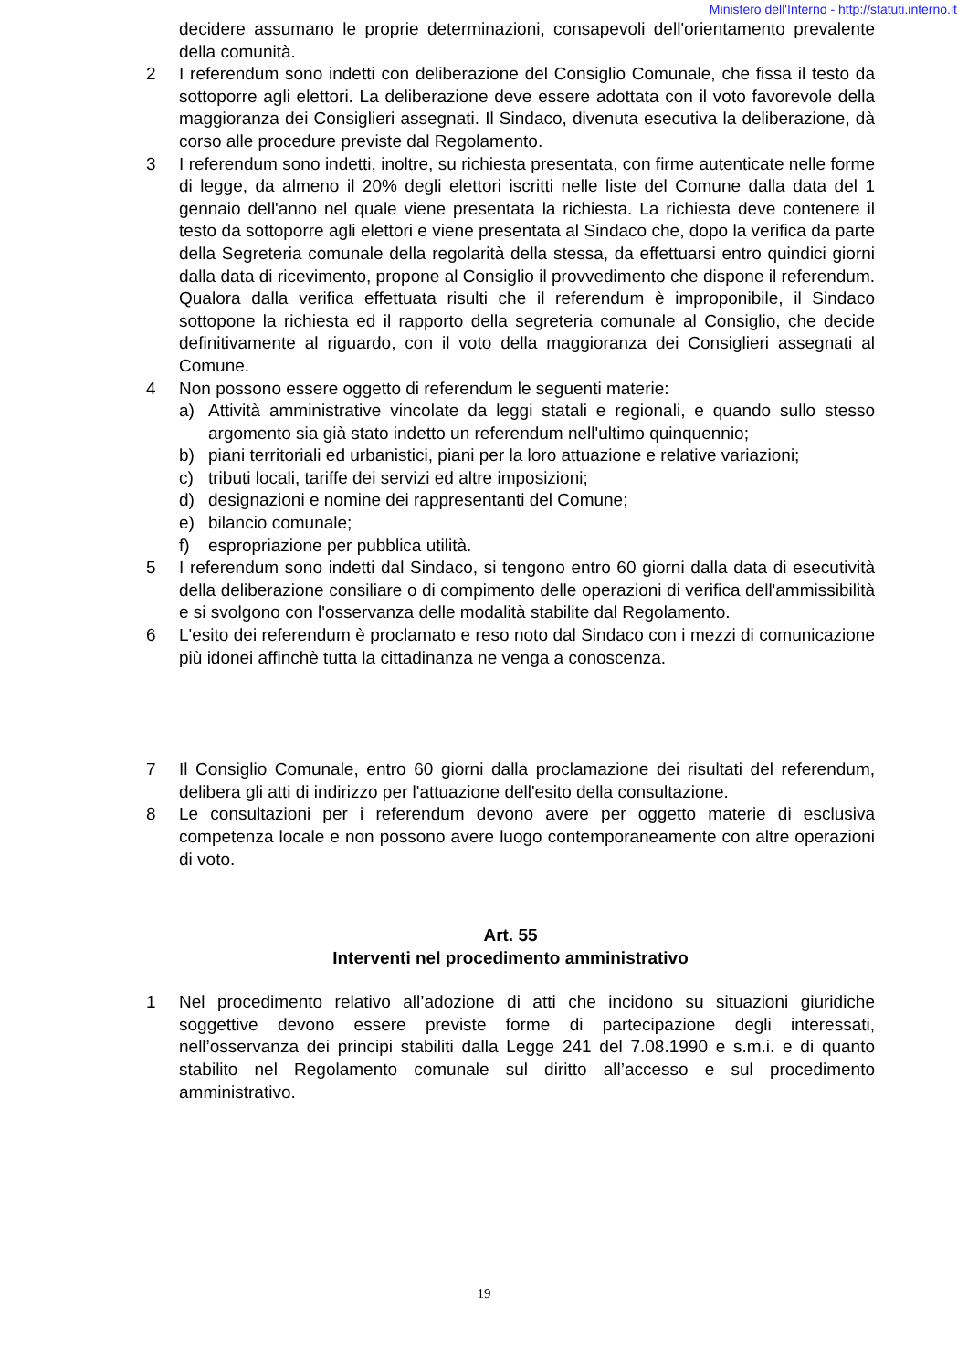Ministero dell'Interno - http://statuti.interno.it
decidere assumano le proprie determinazioni, consapevoli dell'orientamento prevalente della comunità.
2 I referendum sono indetti con deliberazione del Consiglio Comunale, che fissa il testo da sottoporre agli elettori. La deliberazione deve essere adottata con il voto favorevole della maggioranza dei Consiglieri assegnati. Il Sindaco, divenuta esecutiva la deliberazione, dà corso alle procedure previste dal Regolamento.
3 I referendum sono indetti, inoltre, su richiesta presentata, con firme autenticate nelle forme di legge, da almeno il 20% degli elettori iscritti nelle liste del Comune dalla data del 1 gennaio dell'anno nel quale viene presentata la richiesta. La richiesta deve contenere il testo da sottoporre agli elettori e viene presentata al Sindaco che, dopo la verifica da parte della Segreteria comunale della regolarità della stessa, da effettuarsi entro quindici giorni dalla data di ricevimento, propone al Consiglio il provvedimento che dispone il referendum. Qualora dalla verifica effettuata risulti che il referendum è improponibile, il Sindaco sottopone la richiesta ed il rapporto della segreteria comunale al Consiglio, che decide definitivamente al riguardo, con il voto della maggioranza dei Consiglieri assegnati al Comune.
4 Non possono essere oggetto di referendum le seguenti materie:
a) Attività amministrative vincolate da leggi statali e regionali, e quando sullo stesso argomento sia già stato indetto un referendum nell'ultimo quinquennio;
b) piani territoriali ed urbanistici, piani per la loro attuazione e relative variazioni;
c) tributi locali, tariffe dei servizi ed altre imposizioni;
d) designazioni e nomine dei rappresentanti del Comune;
e) bilancio comunale;
f) espropriazione per pubblica utilità.
5 I referendum sono indetti dal Sindaco, si tengono entro 60 giorni dalla data di esecutività della deliberazione consiliare o di compimento delle operazioni di verifica dell'ammissibilità e si svolgono con l'osservanza delle modalità stabilite dal Regolamento.
6 L'esito dei referendum è proclamato e reso noto dal Sindaco con i mezzi di comunicazione più idonei affinchè tutta la cittadinanza ne venga a conoscenza.
7 Il Consiglio Comunale, entro 60 giorni dalla proclamazione dei risultati del referendum, delibera gli atti di indirizzo per l'attuazione dell'esito della consultazione.
8 Le consultazioni per i referendum devono avere per oggetto materie di esclusiva competenza locale e non possono avere luogo contemporaneamente con altre operazioni di voto.
Art. 55
Interventi nel procedimento amministrativo
1 Nel procedimento relativo all’adozione di atti che incidono su situazioni giuridiche soggettive devono essere previste forme di partecipazione degli interessati, nell’osservanza dei principi stabiliti dalla Legge 241 del 7.08.1990 e s.m.i. e di quanto stabilito nel Regolamento comunale sul diritto all’accesso e sul procedimento amministrativo.
19